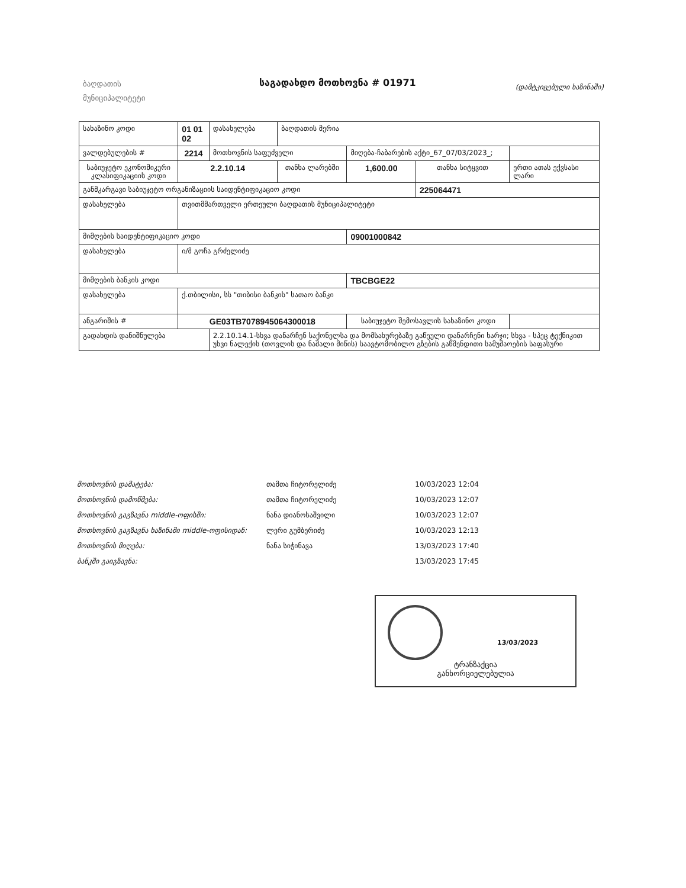ბაღდათის მუნიციპალიტეტი
საგადახდო მოთხოვნა # 01971
(დამტკიცებული ხაზინაში)
| სახაზინო კოდი | 01 01 02 | დასახელება | ბაღდათის მერია | | | |
| ვალდებულების # | 2214 | მოთხოვნის საფუძველი | | მიღება-ჩაბარების აქტი_67_07/03/2023_; | | |
| საბიუჯეტო ეკონომიკური კლასიფიკაციის კოდი | 2.2.10.14 | | თანხა ლარებში | 1,600.00 | თანხა სიტყვით | ერთი ათას ექვსასი ლარი |
| განმკარგავი საბიუჯეტო ორგანიზაციის საიდენტიფიკაციო კოდი | | | | | 225064471 | |
| დასახელება | თვითმმართველი ერთეული ბაღდათის მუნიციპალიტეტი | | | | | |
| მიმღების საიდენტიფიკაციო კოდი | | | | 09001000842 | | |
| დასახელება | ი/მ გოჩა გრძელიძე | | | | | |
| მიმღების ბანკის კოდი | | | | TBCBGE22 | | |
| დასახელება | ქ.თბილისი, სს "თიბისი ბანკის" სათაო ბანკი | | | | | |
| ანგარიშის # | GE03TB7078945064300018 | | | საბიუჯეტო შემოსავლის სახაზინო კოდი | | |
| გადახდის დანიშნულება | | 2.2.10.14.1-სხვა დანარჩენ საქონელსა და მომსახურებაზე გაწეული დანარჩენი ხარჯი; სხვა - სპეც ტექნიკით უხვი ნალექის (თოვლის და ნაშალი მიწის) საავტომობილო გზების გაწმენდითი სამუშაოების საფასური | | | | |
| მოთხოვნის დამატება: | თამთა ჩიტორელიძე | 10/03/2023 12:04 |
| მოთხოვნის დამოწმება: | თამთა ჩიტორელიძე | 10/03/2023 12:07 |
| მოთხოვნის გაგზავნა middle-ოფისში: | ნანა დიანოსაშვილი | 10/03/2023 12:07 |
| მოთხოვნის გაგზავნა ხაზინაში middle-ოფისიდან: | ლერი გუმბერიძე | 10/03/2023 12:13 |
| მოთხოვნის მიღება: | ნანა სიჭინავა | 13/03/2023 17:40 |
| ბანკში გაიგზავნა: | | 13/03/2023 17:45 |
13/03/2023
ტრანზაქცია
განხორციელებულია